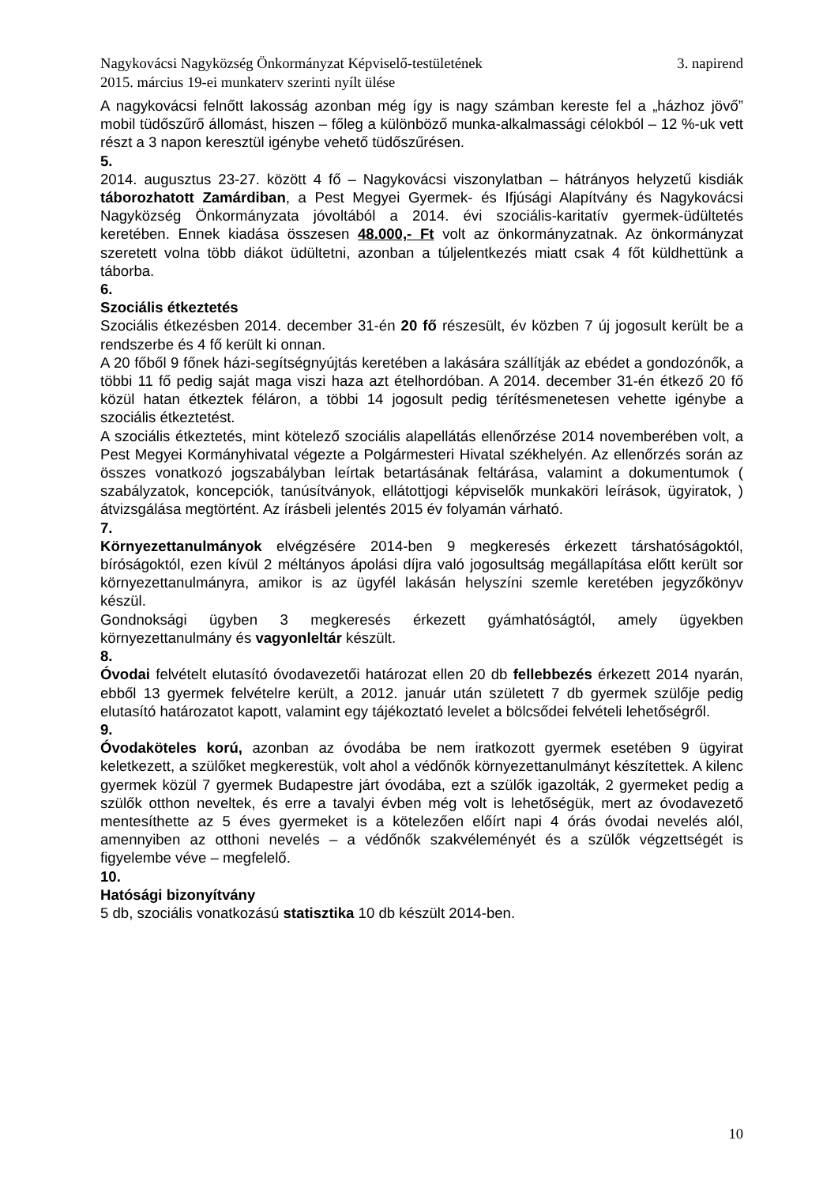Nagykovácsi Nagyközség Önkormányzat Képviselő-testületének 3. napirend
2015. március 19-ei munkaterv szerinti nyílt ülése
A nagykovácsi felnőtt lakosság azonban még így is nagy számban kereste fel a „házhoz jövő” mobil tüdőszűrő állomást, hiszen – főleg a különböző munka-alkalmassági célokból – 12 %-uk vett részt a 3 napon keresztül igénybe vehető tüdőszűrésen.
5.
2014. augusztus 23-27. között 4 fő – Nagykovácsi viszonylatban – hátrányos helyzetű kisdiák táborozhatott Zamárdiban, a Pest Megyei Gyermek- és Ifjúsági Alapítvány és Nagykovácsi Nagyközség Önkormányzata jóvoltából a 2014. évi szociális-karitatív gyermek-üdültetés keretében. Ennek kiadása összesen 48.000,- Ft volt az önkormányzatnak. Az önkormányzat szeretett volna több diákot üdültetni, azonban a túljelentkezés miatt csak 4 főt küldhettünk a táborba.
6.
Szociális étkeztetés
Szociális étkezésben 2014. december 31-én 20 fő részesült, év közben 7 új jogosult került be a rendszerbe és 4 fő került ki onnan.
A 20 főből 9 főnek házi-segítségnyújtás keretében a lakására szállítják az ebédet a gondozónők, a többi 11 fő pedig saját maga viszi haza azt ételhordóban. A 2014. december 31-én étkező 20 fő közül hatan étkeztek féláron, a többi 14 jogosult pedig térítésmenetesen vehette igénybe a szociális étkeztetést.
A szociális étkeztetés, mint kötelező szociális alapellátás ellenőrzése 2014 novemberében volt, a Pest Megyei Kormányhivatal végezte a Polgármesteri Hivatal székhelyén. Az ellenőrzés során az összes vonatkozó jogszabályban leírtak betartásának feltárása, valamint a dokumentumok ( szabályzatok, koncepciók, tanúsítványok, ellátottjogi képviselők munkaköri leírások, ügyiratok, ) átvizsgálása megtörtént. Az írásbeli jelentés 2015 év folyamán várható.
7.
Környezettanulmányok elvégzésére 2014-ben 9 megkeresés érkezett társhatóságoktól, bíróságoktól, ezen kívül 2 méltányos ápolási díjra való jogosultság megállapítása előtt került sor környezettanulmányra, amikor is az ügyfél lakásán helyszíni szemle keretében jegyzőkönyv készül.
Gondnoksági ügyben 3 megkeresés érkezett gyámhatóságtól, amely ügyekben környezettanulmány és vagyonleltár készült.
8.
Óvodai felvételt elutasító óvodavezetői határozat ellen 20 db fellebbezés érkezett 2014 nyarán, ebből 13 gyermek felvételre került, a 2012. január után született 7 db gyermek szülője pedig elutasító határozatot kapott, valamint egy tájékoztató levelet a bölcsődei felvételi lehetőségről.
9.
Óvodaköteles korú, azonban az óvodába be nem iratkozott gyermek esetében 9 ügyirat keletkezett, a szülőket megkerestük, volt ahol a védőnők környezettanulmányt készítettek. A kilenc gyermek közül 7 gyermek Budapestre járt óvodába, ezt a szülők igazolták, 2 gyermeket pedig a szülők otthon neveltek, és erre a tavalyi évben még volt is lehetőségük, mert az óvodavezető mentesíthette az 5 éves gyermeket is a kötelezően előírt napi 4 órás óvodai nevelés alól, amennyiben az otthoni nevelés – a védőnők szakvéleményét és a szülők végzettségét is figyelembe véve – megfelelő.
10.
Hatósági bizonyítvány
5 db, szociális vonatkozású statisztika 10 db készült 2014-ben.
10